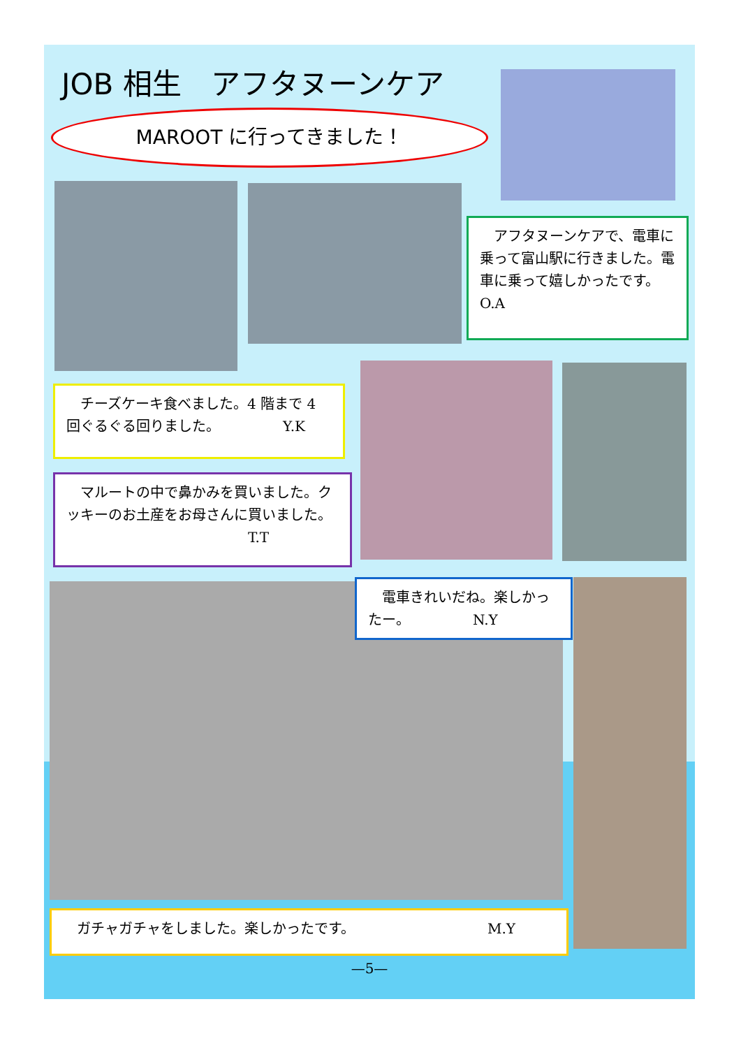JOB 相生　アフタヌーンケア
MAROOT に行ってきました！
　アフタヌーンケアで、電車に乗って富山駅に行きました。電車に乗って嬉しかったです。　　　　　　O.A
　チーズケーキ食べました。4 階まで 4 回ぐるぐる回りました。　　　　　Y.K
　マルートの中で鼻かみを買いました。クッキーのお土産をお母さんに買いました。
　　　　　　　　　　　　　T.T
　電車きれいだね。楽しかったー。　　　　　N.Y
ガチャガチャをしました。楽しかったです。　　　　　　　　　　M.Y
—5—